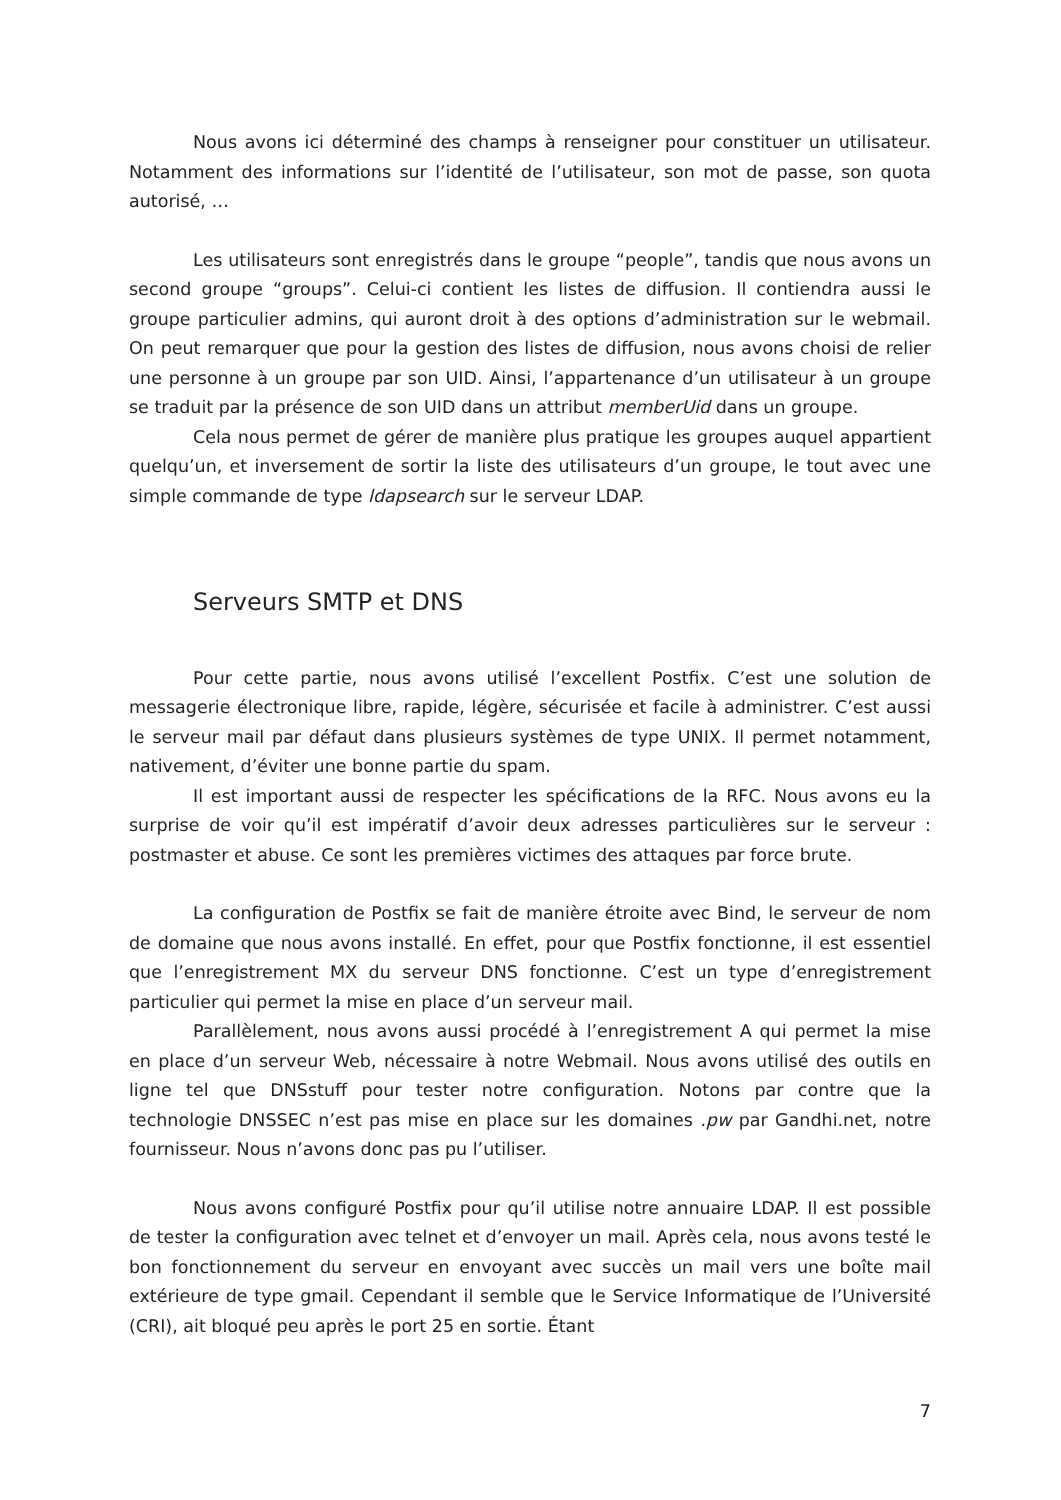Nous avons ici déterminé des champs à renseigner pour constituer un utilisateur. Notamment des informations sur l’identité de l’utilisateur, son mot de passe, son quota autorisé, …
Les utilisateurs sont enregistrés dans le groupe “people”, tandis que nous avons un second groupe “groups”. Celui-ci contient les listes de diffusion. Il contiendra aussi le groupe particulier admins, qui auront droit à des options d’administration sur le webmail. On peut remarquer que pour la gestion des listes de diffusion, nous avons choisi de relier une personne à un groupe par son UID. Ainsi, l’appartenance d’un utilisateur à un groupe se traduit par la présence de son UID dans un attribut memberUid dans un groupe.
Cela nous permet de gérer de manière plus pratique les groupes auquel appartient quelqu’un, et inversement de sortir la liste des utilisateurs d’un groupe, le tout avec une simple commande de type ldapsearch sur le serveur LDAP.
Serveurs SMTP et DNS
Pour cette partie, nous avons utilisé l’excellent Postfix. C’est une solution de messagerie électronique libre, rapide, légère, sécurisée et facile à administrer. C’est aussi le serveur mail par défaut dans plusieurs systèmes de type UNIX. Il permet notamment, nativement, d’éviter une bonne partie du spam.
Il est important aussi de respecter les spécifications de la RFC. Nous avons eu la surprise de voir qu’il est impératif d’avoir deux adresses particulières sur le serveur : postmaster et abuse. Ce sont les premières victimes des attaques par force brute.
La configuration de Postfix se fait de manière étroite avec Bind, le serveur de nom de domaine que nous avons installé. En effet, pour que Postfix fonctionne, il est essentiel que l’enregistrement MX du serveur DNS fonctionne. C’est un type d’enregistrement particulier qui permet la mise en place d’un serveur mail.
Parallèlement, nous avons aussi procédé à l’enregistrement A qui permet la mise en place d’un serveur Web, nécessaire à notre Webmail. Nous avons utilisé des outils en ligne tel que DNSstuff pour tester notre configuration. Notons par contre que la technologie DNSSEC n’est pas mise en place sur les domaines .pw par Gandhi.net, notre fournisseur. Nous n’avons donc pas pu l’utiliser.
Nous avons configuré Postfix pour qu’il utilise notre annuaire LDAP. Il est possible de tester la configuration avec telnet et d’envoyer un mail. Après cela, nous avons testé le bon fonctionnement du serveur en envoyant avec succès un mail vers une boîte mail extérieure de type gmail. Cependant il semble que le Service Informatique de l’Université (CRI), ait bloqué peu après le port 25 en sortie. Étant
7